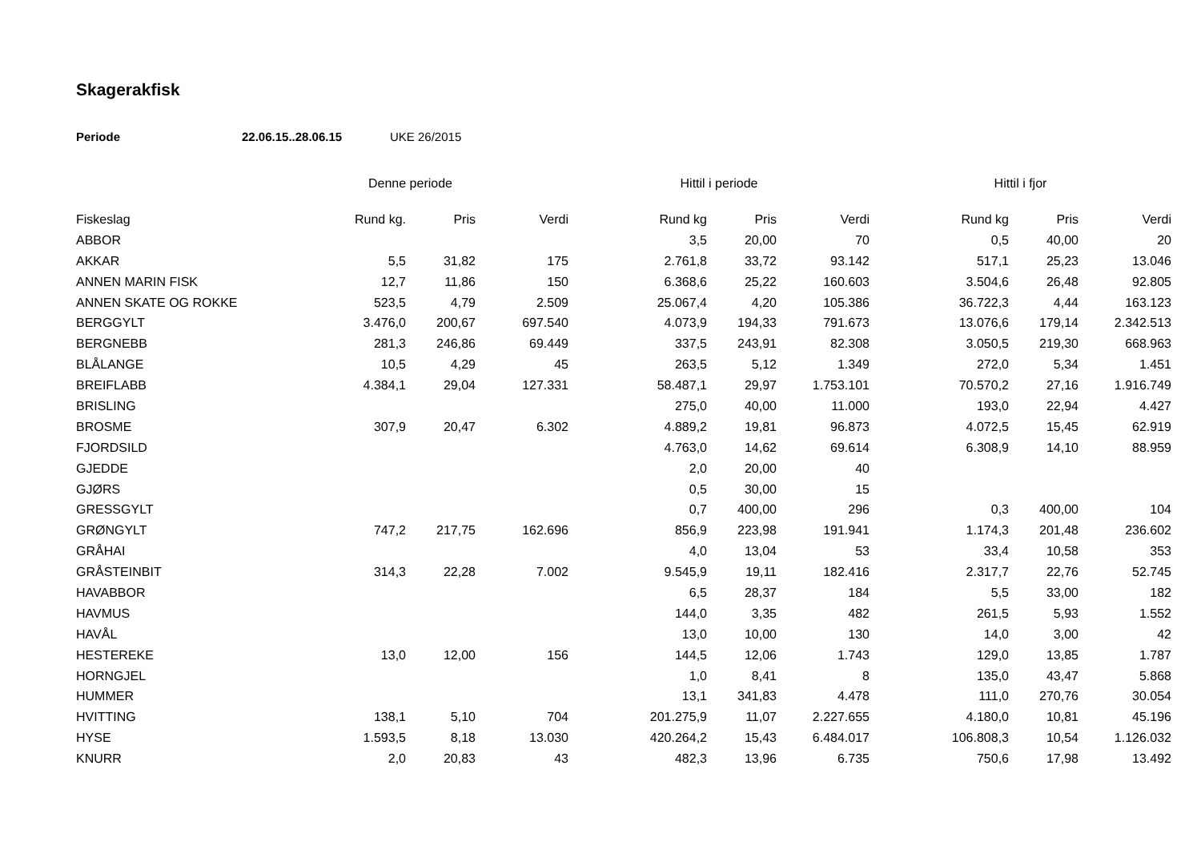Skagerakfisk
Periode 22.06.15..28.06.15 UKE 26/2015
| | Denne periode | | | Hittil i periode | | | Hittil i fjor | | |
| --- | --- | --- | --- | --- | --- | --- | --- | --- | --- |
| Fiskeslag | Rund kg. | Pris | Verdi | Rund kg | Pris | Verdi | Rund kg | Pris | Verdi |
| ABBOR | | | | 3,5 | 20,00 | 70 | 0,5 | 40,00 | 20 |
| AKKAR | 5,5 | 31,82 | 175 | 2.761,8 | 33,72 | 93.142 | 517,1 | 25,23 | 13.046 |
| ANNEN MARIN FISK | 12,7 | 11,86 | 150 | 6.368,6 | 25,22 | 160.603 | 3.504,6 | 26,48 | 92.805 |
| ANNEN SKATE OG ROKKE | 523,5 | 4,79 | 2.509 | 25.067,4 | 4,20 | 105.386 | 36.722,3 | 4,44 | 163.123 |
| BERGGYLT | 3.476,0 | 200,67 | 697.540 | 4.073,9 | 194,33 | 791.673 | 13.076,6 | 179,14 | 2.342.513 |
| BERGNEBB | 281,3 | 246,86 | 69.449 | 337,5 | 243,91 | 82.308 | 3.050,5 | 219,30 | 668.963 |
| BLÅLANGE | 10,5 | 4,29 | 45 | 263,5 | 5,12 | 1.349 | 272,0 | 5,34 | 1.451 |
| BREIFLABB | 4.384,1 | 29,04 | 127.331 | 58.487,1 | 29,97 | 1.753.101 | 70.570,2 | 27,16 | 1.916.749 |
| BRISLING | | | | 275,0 | 40,00 | 11.000 | 193,0 | 22,94 | 4.427 |
| BROSME | 307,9 | 20,47 | 6.302 | 4.889,2 | 19,81 | 96.873 | 4.072,5 | 15,45 | 62.919 |
| FJORDSILD | | | | 4.763,0 | 14,62 | 69.614 | 6.308,9 | 14,10 | 88.959 |
| GJEDDE | | | | 2,0 | 20,00 | 40 | | | |
| GJØRS | | | | 0,5 | 30,00 | 15 | | | |
| GRESSGYLT | | | | 0,7 | 400,00 | 296 | 0,3 | 400,00 | 104 |
| GRØNGYLT | 747,2 | 217,75 | 162.696 | 856,9 | 223,98 | 191.941 | 1.174,3 | 201,48 | 236.602 |
| GRÅHAI | | | | 4,0 | 13,04 | 53 | 33,4 | 10,58 | 353 |
| GRÅSTEINBIT | 314,3 | 22,28 | 7.002 | 9.545,9 | 19,11 | 182.416 | 2.317,7 | 22,76 | 52.745 |
| HAVABBOR | | | | 6,5 | 28,37 | 184 | 5,5 | 33,00 | 182 |
| HAVMUS | | | | 144,0 | 3,35 | 482 | 261,5 | 5,93 | 1.552 |
| HAVÅL | | | | 13,0 | 10,00 | 130 | 14,0 | 3,00 | 42 |
| HESTEREKE | 13,0 | 12,00 | 156 | 144,5 | 12,06 | 1.743 | 129,0 | 13,85 | 1.787 |
| HORNGJEL | | | | 1,0 | 8,41 | 8 | 135,0 | 43,47 | 5.868 |
| HUMMER | | | | 13,1 | 341,83 | 4.478 | 111,0 | 270,76 | 30.054 |
| HVITTING | 138,1 | 5,10 | 704 | 201.275,9 | 11,07 | 2.227.655 | 4.180,0 | 10,81 | 45.196 |
| HYSE | 1.593,5 | 8,18 | 13.030 | 420.264,2 | 15,43 | 6.484.017 | 106.808,3 | 10,54 | 1.126.032 |
| KNURR | 2,0 | 20,83 | 43 | 482,3 | 13,96 | 6.735 | 750,6 | 17,98 | 13.492 |